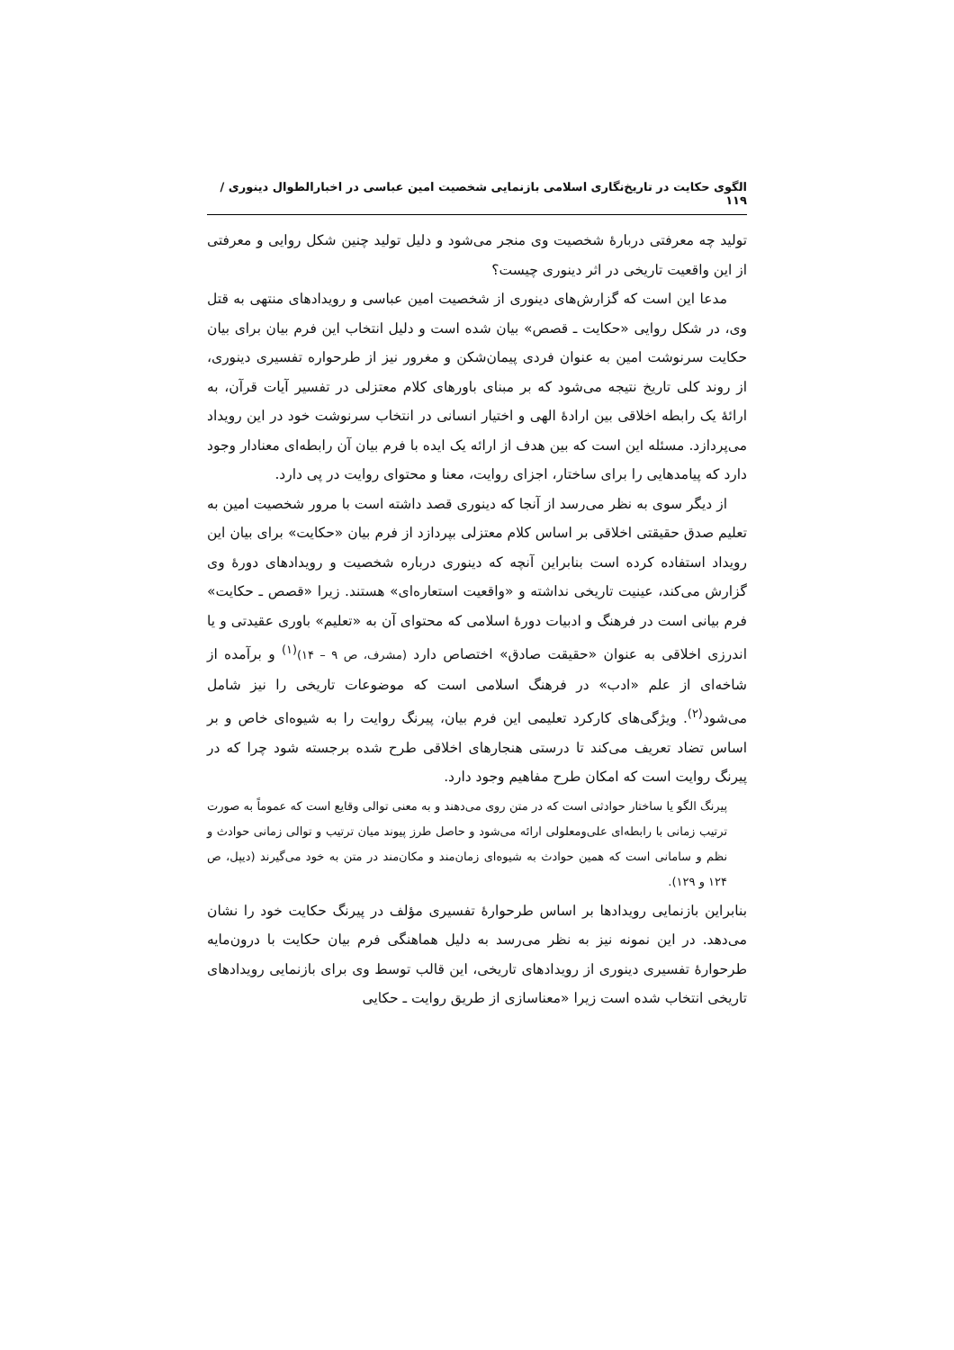الگوی حکایت در تاریخ‌نگاری اسلامی بازنمایی شخصیت امین عباسی در اخبارالطوال دینوری /۱۱۹
تولید چه معرفتی دربارهٔ شخصیت وی منجر می‌شود و دلیل تولید چنین شکل روایی و معرفتی از این واقعیت تاریخی در اثر دینوری چیست؟
مدعا این است که گزارش‌های دینوری از شخصیت امین عباسی و رویدادهای منتهی به قتل وی، در شکل روایی «حکایت ـ قصص» بیان شده است و دلیل انتخاب این فرم بیان برای بیان حکایت سرنوشت امین به عنوان فردی پیمان‌شکن و مغرور نیز از طرحواره تفسیری دینوری، از روند کلی تاریخ نتیجه می‌شود که بر مبنای باورهای کلام معتزلی در تفسیر آیات قرآن، به ارائهٔ یک رابطه اخلاقی بین ارادهٔ الهی و اختیار انسانی در انتخاب سرنوشت خود در این رویداد می‌پردازد. مسئله این است که بین هدف از ارائه یک ایده با فرم بیان آن رابطه‌ای معنادار وجود دارد که پیامدهایی را برای ساختار، اجزای روایت، معنا و محتوای روایت در پی دارد.
از دیگر سوی به نظر می‌رسد از آنجا که دینوری قصد داشته است با مرور شخصیت امین به تعلیم صدق حقیقتی اخلاقی بر اساس کلام معتزلی بپردازد از فرم بیان «حکایت» برای بیان این رویداد استفاده کرده است بنابراین آنچه که دینوری درباره شخصیت و رویدادهای دورهٔ وی گزارش می‌کند، عینیت تاریخی نداشته و «واقعیت استعاره‌ای» هستند. زیرا «قصص ـ حکایت» فرم بیانی است در فرهنگ و ادبیات دورهٔ اسلامی که محتوای آن به «تعلیم» باوری عقیدتی و یا اندرزی اخلاقی به عنوان «حقیقت صادق» اختصاص دارد (مشرف، ص ۹ – ۱۴)<sup>(۱)</sup> و برآمده از شاخه‌ای از علم «ادب» در فرهنگ اسلامی است که موضوعات تاریخی را نیز شامل می‌شود<sup>(۲)</sup>. ویژگی‌های کارکرد تعلیمی این فرم بیان، پیرنگ روایت را به شیوه‌ای خاص و بر اساس تضاد تعریف می‌کند تا درستی هنجارهای اخلاقی طرح شده برجسته شود چرا که در پیرنگ روایت است که امکان طرح مفاهیم وجود دارد.
پیرنگ الگو یا ساختار حوادثی است که در متن روی می‌دهند و به معنی توالی وقایع است که عموماً به صورت ترتیب زمانی با رابطه‌ای علی‌ومعلولی ارائه می‌شود و حاصل طرز پیوند میان ترتیب و توالی زمانی حوادث و نظم و سامانی است که همین حوادث به شیوه‌ای زمان‌مند و مکان‌مند در متن به خود می‌گیرند (دیپل، ص ۱۲۴ و ۱۲۹).
بنابراین بازنمایی رویدادها بر اساس طرحوارهٔ تفسیری مؤلف در پیرنگ حکایت خود را نشان می‌دهد. در این نمونه نیز به نظر می‌رسد به دلیل هماهنگی فرم بیان حکایت با درون‌مایه طرحوارهٔ تفسیری دینوری از رویدادهای تاریخی، این قالب توسط وی برای بازنمایی رویدادهای تاریخی انتخاب شده است زیرا «معناسازی از طریق روایت ـ حکایی